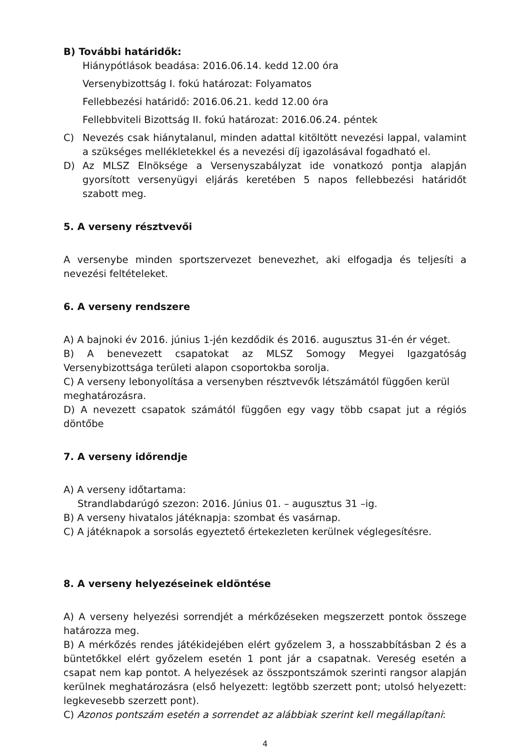B) További határidők:
Hiánypótlások beadása: 2016.06.14. kedd 12.00 óra
Versenybizottság I. fokú határozat: Folyamatos
Fellebbezési határidő: 2016.06.21. kedd 12.00 óra
Fellebbviteli Bizottság II. fokú határozat: 2016.06.24. péntek
C) Nevezés csak hiánytalanul, minden adattal kitöltött nevezési lappal, valamint a szükséges mellékletekkel és a nevezési díj igazolásával fogadható el.
D) Az MLSZ Elnöksége a Versenyszabályzat ide vonatkozó pontja alapján gyorsított versenyügyi eljárás keretében 5 napos fellebbezési határidőt szabott meg.
5. A verseny résztvevői
A versenybe minden sportszervezet benevezhet, aki elfogadja és teljesíti a nevezési feltételeket.
6. A verseny rendszere
A) A bajnoki év 2016. június 1-jén kezdődik és 2016. augusztus 31-én ér véget.
B) A benevezett csapatokat az MLSZ Somogy Megyei Igazgatóság Versenybizottsága területi alapon csoportokba sorolja.
C) A verseny lebonyolítása a versenyben résztvevők létszámától függően kerül meghatározásra.
D) A nevezett csapatok számától függően egy vagy több csapat jut a régiós döntőbe
7. A verseny időrendje
A) A verseny időtartama:
Strandlabdarúgó szezon: 2016. Június 01. – augusztus 31 –ig.
B) A verseny hivatalos játéknapja: szombat és vasárnap.
C) A játéknapok a sorsolás egyeztető értekezleten kerülnek véglegesítésre.
8. A verseny helyezéseinek eldöntése
A) A verseny helyezési sorrendjét a mérkőzéseken megszerzett pontok összege határozza meg.
B) A mérkőzés rendes játékidejében elért győzelem 3, a hosszabbításban 2 és a büntetőkkel elért győzelem esetén 1 pont jár a csapatnak. Vereség esetén a csapat nem kap pontot. A helyezések az összpontszámok szerinti rangsor alapján kerülnek meghatározásra (első helyezett: legtöbb szerzett pont; utolsó helyezett: legkevesebb szerzett pont).
C) Azonos pontszám esetén a sorrendet az alábbiak szerint kell megállapítani:
4